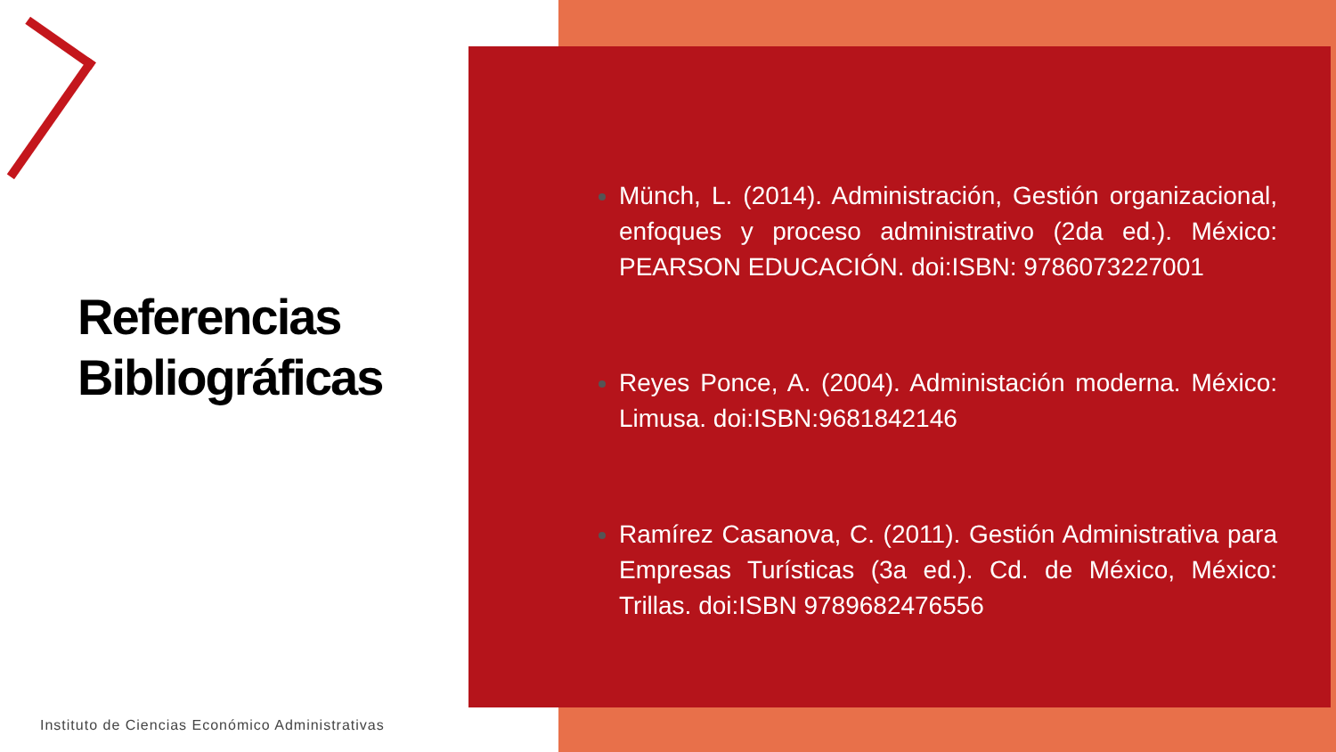Referencias
Bibliográficas
Instituto de Ciencias Económico Administrativas
Münch, L. (2014). Administración, Gestión organizacional, enfoques y proceso administrativo (2da ed.). México: PEARSON EDUCACIÓN. doi:ISBN: 9786073227001
Reyes Ponce, A. (2004). Administación moderna. México: Limusa. doi:ISBN:9681842146
Ramírez Casanova, C. (2011). Gestión Administrativa para Empresas Turísticas (3a ed.). Cd. de México, México: Trillas. doi:ISBN 9789682476556